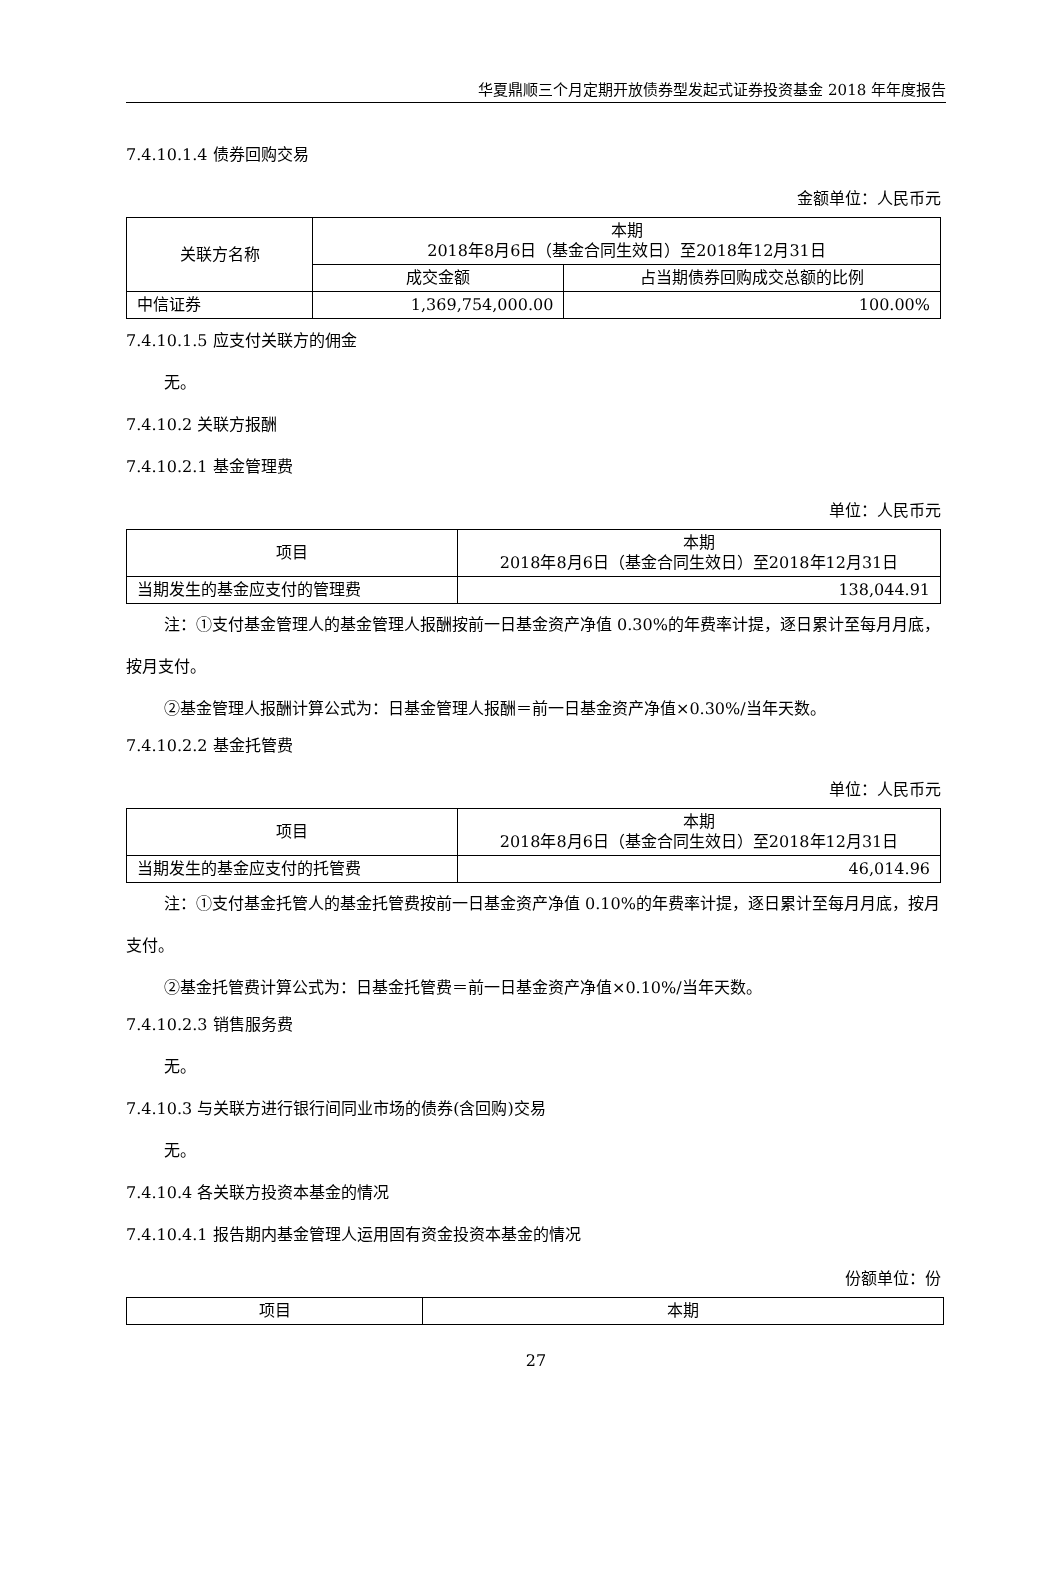华夏鼎顺三个月定期开放债券型发起式证券投资基金 2018 年年度报告
7.4.10.1.4 债券回购交易
金额单位：人民币元
| 关联方名称 | 本期 2018年8月6日（基金合同生效日）至2018年12月31日 | |
| --- | --- | --- |
| | 成交金额 | 占当期债券回购成交总额的比例 |
| 中信证券 | 1,369,754,000.00 | 100.00% |
7.4.10.1.5 应支付关联方的佣金
无。
7.4.10.2 关联方报酬
7.4.10.2.1 基金管理费
单位：人民币元
| 项目 | 本期 2018年8月6日（基金合同生效日）至2018年12月31日 |
| --- | --- |
| 当期发生的基金应支付的管理费 | 138,044.91 |
注：①支付基金管理人的基金管理人报酬按前一日基金资产净值 0.30%的年费率计提，逐日累计至每月月底，按月支付。
②基金管理人报酬计算公式为：日基金管理人报酬＝前一日基金资产净值×0.30%/当年天数。
7.4.10.2.2 基金托管费
单位：人民币元
| 项目 | 本期 2018年8月6日（基金合同生效日）至2018年12月31日 |
| --- | --- |
| 当期发生的基金应支付的托管费 | 46,014.96 |
注：①支付基金托管人的基金托管费按前一日基金资产净值 0.10%的年费率计提，逐日累计至每月月底，按月支付。
②基金托管费计算公式为：日基金托管费＝前一日基金资产净值×0.10%/当年天数。
7.4.10.2.3 销售服务费
无。
7.4.10.3 与关联方进行银行间同业市场的债券(含回购)交易
无。
7.4.10.4 各关联方投资本基金的情况
7.4.10.4.1 报告期内基金管理人运用固有资金投资本基金的情况
份额单位：份
| 项目 | 本期 |
| --- | --- |
27